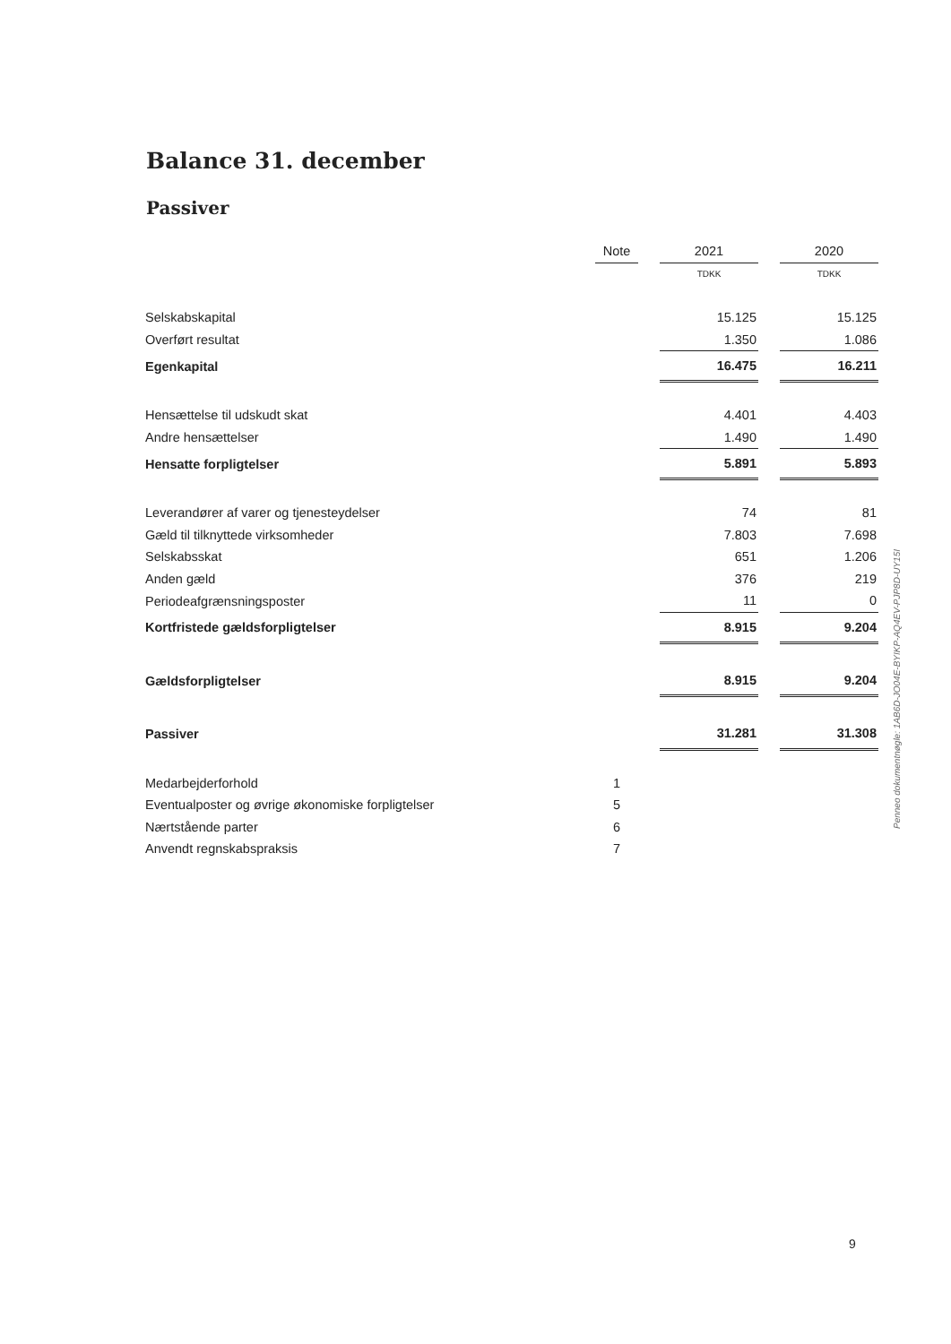Balance 31. december
Passiver
| | Note | | 2021 | | 2020 |
| --- | --- | --- | --- | --- | --- |
| | | | TDKK | | TDKK |
| Selskabskapital | | | 15.125 | | 15.125 |
| Overført resultat | | | 1.350 | | 1.086 |
| Egenkapital | | | 16.475 | | 16.211 |
| Hensættelse til udskudt skat | | | 4.401 | | 4.403 |
| Andre hensættelser | | | 1.490 | | 1.490 |
| Hensatte forpligtelser | | | 5.891 | | 5.893 |
| Leverandører af varer og tjenesteydelser | | | 74 | | 81 |
| Gæld til tilknyttede virksomheder | | | 7.803 | | 7.698 |
| Selskabsskat | | | 651 | | 1.206 |
| Anden gæld | | | 376 | | 219 |
| Periodeafgrænsningsposter | | | 11 | | 0 |
| Kortfristede gældsforpligtelser | | | 8.915 | | 9.204 |
| Gældsforpligtelser | | | 8.915 | | 9.204 |
| Passiver | | | 31.281 | | 31.308 |
| Medarbejderforhold | 1 | | | | |
| Eventualposter og øvrige økonomiske forpligtelser | 5 | | | | |
| Nærtstående parter | 6 | | | | |
| Anvendt regnskabspraksis | 7 | | | | |
Penneo dokumentnøgle: 1AB6D-JO04E-BYIKP-AQ4EV-PJP8D-UY15I
9